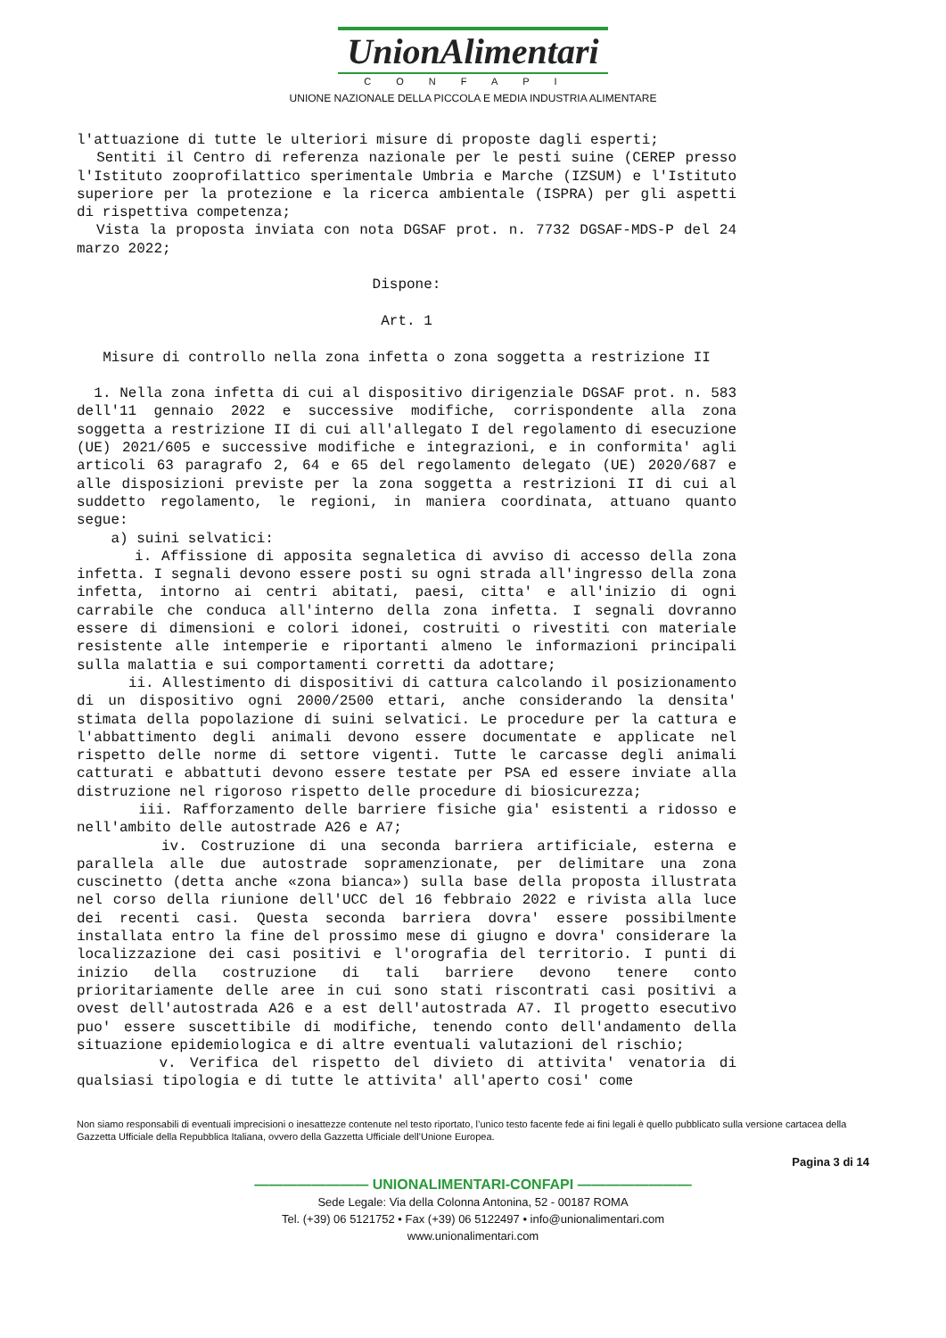UnionAlimentari
CONFAPI
UNIONE NAZIONALE DELLA PICCOLA E MEDIA INDUSTRIA ALIMENTARE
l'attuazione di tutte le ulteriori misure di proposte dagli esperti;
Sentiti il Centro di referenza nazionale per le pesti suine (CEREP presso l'Istituto zooprofilattico sperimentale Umbria e Marche (IZSUM) e l'Istituto superiore per la protezione e la ricerca ambientale (ISPRA) per gli aspetti di rispettiva competenza;
Vista la proposta inviata con nota DGSAF prot. n. 7732 DGSAF-MDS-P del 24 marzo 2022;
Dispone:
Art. 1
Misure di controllo nella zona infetta o zona soggetta a restrizione II
1. Nella zona infetta di cui al dispositivo dirigenziale DGSAF prot. n. 583 dell'11 gennaio 2022 e successive modifiche, corrispondente alla zona soggetta a restrizione II di cui all'allegato I del regolamento di esecuzione (UE) 2021/605 e successive modifiche e integrazioni, e in conformita' agli articoli 63 paragrafo 2, 64 e 65 del regolamento delegato (UE) 2020/687 e alle disposizioni previste per la zona soggetta a restrizioni II di cui al suddetto regolamento, le regioni, in maniera coordinata, attuano quanto segue:
a) suini selvatici:
i. Affissione di apposita segnaletica di avviso di accesso della zona infetta. I segnali devono essere posti su ogni strada all'ingresso della zona infetta, intorno ai centri abitati, paesi, citta' e all'inizio di ogni carrabile che conduca all'interno della zona infetta. I segnali dovranno essere di dimensioni e colori idonei, costruiti o rivestiti con materiale resistente alle intemperie e riportanti almeno le informazioni principali sulla malattia e sui comportamenti corretti da adottare;
ii. Allestimento di dispositivi di cattura calcolando il posizionamento di un dispositivo ogni 2000/2500 ettari, anche considerando la densita' stimata della popolazione di suini selvatici. Le procedure per la cattura e l'abbattimento degli animali devono essere documentate e applicate nel rispetto delle norme di settore vigenti. Tutte le carcasse degli animali catturati e abbattuti devono essere testate per PSA ed essere inviate alla distruzione nel rigoroso rispetto delle procedure di biosicurezza;
iii. Rafforzamento delle barriere fisiche gia' esistenti a ridosso e nell'ambito delle autostrade A26 e A7;
iv. Costruzione di una seconda barriera artificiale, esterna e parallela alle due autostrade sopramenzionate, per delimitare una zona cuscinetto (detta anche «zona bianca») sulla base della proposta illustrata nel corso della riunione dell'UCC del 16 febbraio 2022 e rivista alla luce dei recenti casi. Questa seconda barriera dovra' essere possibilmente installata entro la fine del prossimo mese di giugno e dovra' considerare la localizzazione dei casi positivi e l'orografia del territorio. I punti di inizio della costruzione di tali barriere devono tenere conto prioritariamente delle aree in cui sono stati riscontrati casi positivi a ovest dell'autostrada A26 e a est dell'autostrada A7. Il progetto esecutivo puo' essere suscettibile di modifiche, tenendo conto dell'andamento della situazione epidemiologica e di altre eventuali valutazioni del rischio;
v. Verifica del rispetto del divieto di attivita' venatoria di qualsiasi tipologia e di tutte le attivita' all'aperto cosi' come
Non siamo responsabili di eventuali imprecisioni o inesattezze contenute nel testo riportato, l’unico testo facente fede ai fini legali è quello pubblicato sulla versione cartacea della Gazzetta Ufficiale della Repubblica Italiana, ovvero della Gazzetta Ufficiale dell’Unione Europea.
Pagina 3 di 14
———————— UNIONALIMENTARI-CONFAPI ————————
Sede Legale: Via della Colonna Antonina, 52 - 00187 ROMA
Tel. (+39) 06 5121752 • Fax (+39) 06 5122497 • info@unionalimentari.com
www.unionalimentari.com